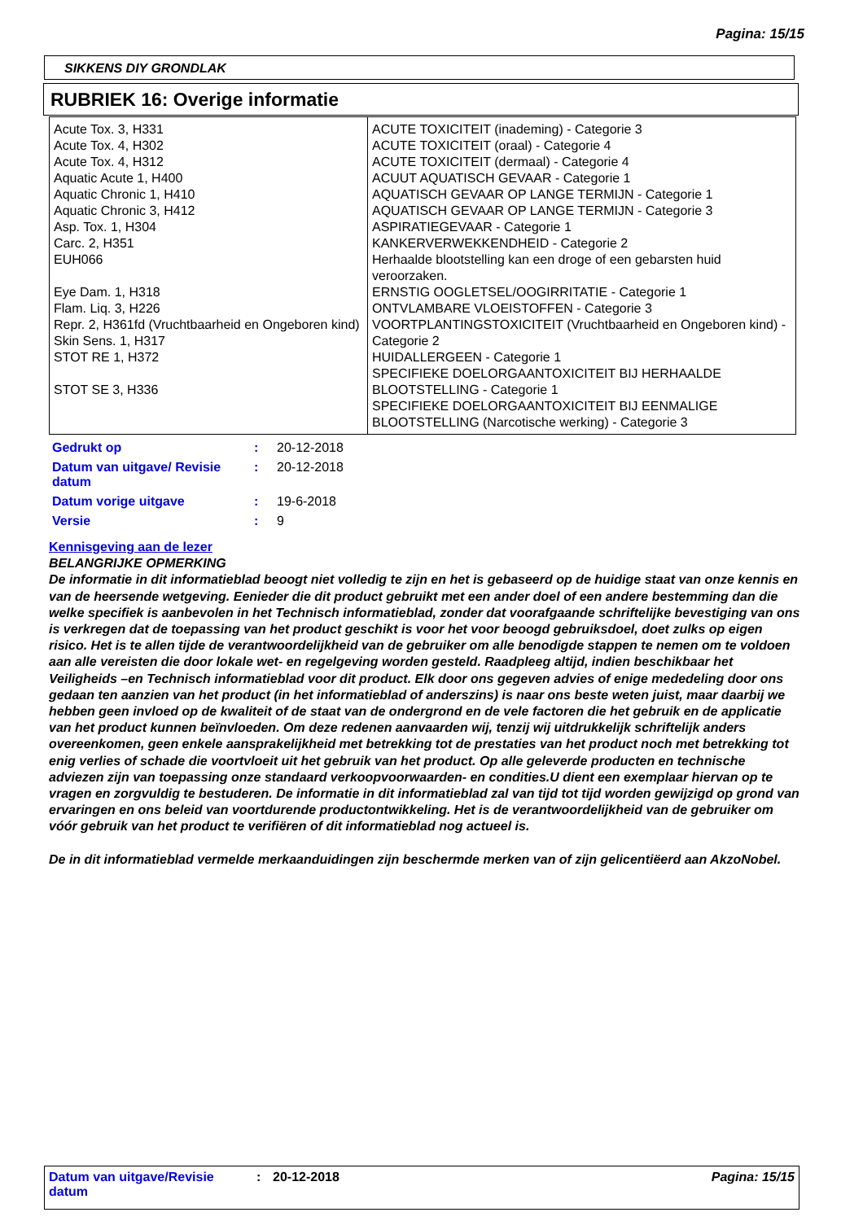Pagina: 15/15
SIKKENS DIY GRONDLAK
RUBRIEK 16: Overige informatie
| Acute Tox. 3, H331 Acute Tox. 4, H302 Acute Tox. 4, H312 Aquatic Acute 1, H400 Aquatic Chronic 1, H410 Aquatic Chronic 3, H412 Asp. Tox. 1, H304 Carc. 2, H351 EUH066 Eye Dam. 1, H318 Flam. Liq. 3, H226 Repr. 2, H361fd (Vruchtbaarheid en Ongeboren kind) Skin Sens. 1, H317 STOT RE 1, H372 STOT SE 3, H336 | ACUTE TOXICITEIT (inademing) - Categorie 3 ACUTE TOXICITEIT (oraal) - Categorie 4 ACUTE TOXICITEIT (dermaal) - Categorie 4 ACUUT AQUATISCH GEVAAR - Categorie 1 AQUATISCH GEVAAR OP LANGE TERMIJN - Categorie 1 AQUATISCH GEVAAR OP LANGE TERMIJN - Categorie 3 ASPIRATIEGEVAAR - Categorie 1 KANKERVERWEKKENDHEID - Categorie 2 Herhaalde blootstelling kan een droge of een gebarsten huid veroorzaken. ERNSTIG OOGLETSEL/OOGIRRITATIE - Categorie 1 ONTVLAMBARE VLOEISTOFFEN - Categorie 3 VOORTPLANTINGSTOXICITEIT (Vruchtbaarheid en Ongeboren kind) - Categorie 2 HUIDALLERGEEN - Categorie 1 SPECIFIEKE DOELORGAANTOXICITEIT BIJ HERHAALDE BLOOTSTELLING - Categorie 1 SPECIFIEKE DOELORGAANTOXICITEIT BIJ EENMALIGE BLOOTSTELLING (Narcotische werking) - Categorie 3 |
| Gedrukt op | : | 20-12-2018 |
| Datum van uitgave/ Revisie datum | : | 20-12-2018 |
| Datum vorige uitgave | : | 19-6-2018 |
| Versie | : | 9 |
Kennisgeving aan de lezer
BELANGRIJKE OPMERKING
De informatie in dit informatieblad beoogt niet volledig te zijn en het is gebaseerd op de huidige staat van onze kennis en van de heersende wetgeving. Eenieder die dit product gebruikt met een ander doel of een andere bestemming dan die welke specifiek is aanbevolen in het Technisch informatieblad, zonder dat voorafgaande schriftelijke bevestiging van ons is verkregen dat de toepassing van het product geschikt is voor het voor beoogd gebruiksdoel, doet zulks op eigen risico. Het is te allen tijde de verantwoordelijkheid van de gebruiker om alle benodigde stappen te nemen om te voldoen aan alle vereisten die door lokale wet- en regelgeving worden gesteld. Raadpleeg altijd, indien beschikbaar het Veiligheids –en Technisch informatieblad voor dit product. Elk door ons gegeven advies of enige mededeling door ons gedaan ten aanzien van het product (in het informatieblad of anderszins) is naar ons beste weten juist, maar daarbij we hebben geen invloed op de kwaliteit of de staat van de ondergrond en de vele factoren die het gebruik en de applicatie van het product kunnen beïnvloeden. Om deze redenen aanvaarden wij, tenzij wij uitdrukkelijk schriftelijk anders overeenkomen, geen enkele aansprakelijkheid met betrekking tot de prestaties van het product noch met betrekking tot enig verlies of schade die voortvloeit uit het gebruik van het product. Op alle geleverde producten en technische adviezen zijn van toepassing onze standaard verkoopvoorwaarden- en condities.U dient een exemplaar hiervan op te vragen en zorgvuldig te bestuderen. De informatie in dit informatieblad zal van tijd tot tijd worden gewijzigd op grond van ervaringen en ons beleid van voortdurende productontwikkeling. Het is de verantwoordelijkheid van de gebruiker om vóór gebruik van het product te verifiëren of dit informatieblad nog actueel is.
De in dit informatieblad vermelde merkaanduidingen zijn beschermde merken van of zijn gelicentiëerd aan AkzoNobel.
Datum van uitgave/Revisie datum: 20-12-2018 Pagina: 15/15